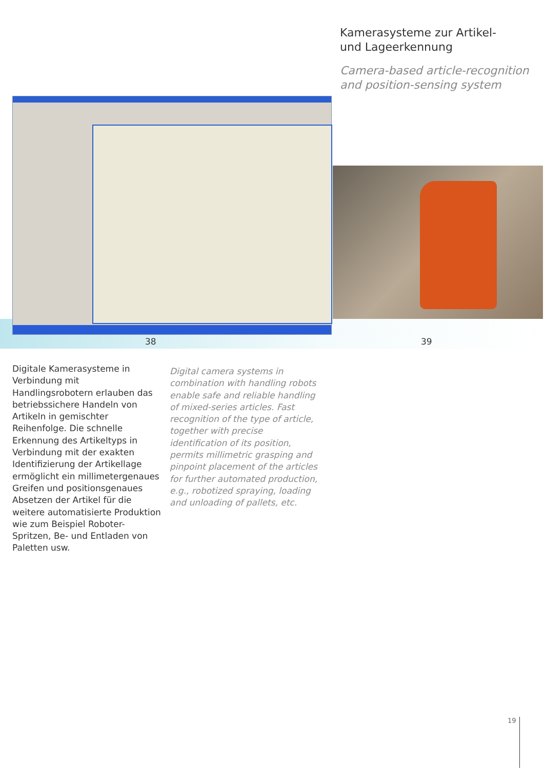Kamerasysteme zur Artikel-
und Lageerkennung
Camera-based article-recognition
and position-sensing system
38 39
Digitale Kamerasysteme in Verbindung mit Handlingsrobotern erlauben das betriebssichere Handeln von Artikeln in gemischter Reihenfolge. Die schnelle Erkennung des Artikeltyps in Verbindung mit der exakten Identifizierung der Artikellage ermöglicht ein millimetergenaues Greifen und positionsgenaues Absetzen der Artikel für die weitere automatisierte Produktion wie zum Beispiel Roboter-Spritzen, Be- und Entladen von Paletten usw.
Digital camera systems in combination with handling robots enable safe and reliable handling of mixed-series articles. Fast recognition of the type of article, together with precise identification of its position, permits millimetric grasping and pinpoint placement of the articles for further automated production, e.g., robotized spraying, loading and unloading of pallets, etc.
19